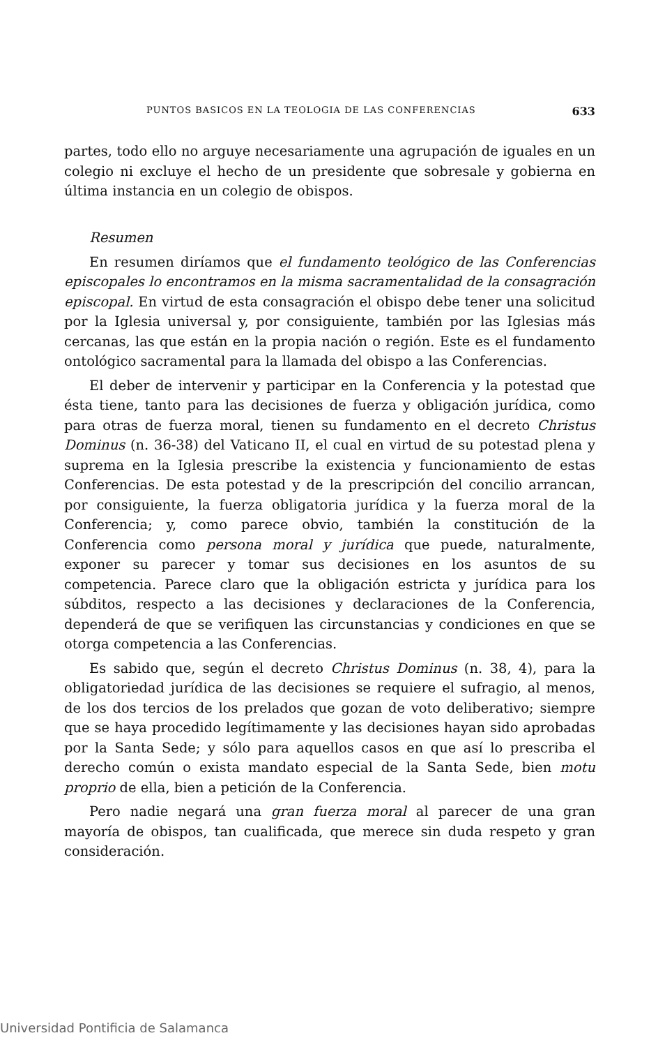PUNTOS BASICOS EN LA TEOLOGIA DE LAS CONFERENCIAS 633
partes, todo ello no arguye necesariamente una agrupación de iguales en un colegio ni excluye el hecho de un presidente que sobresale y gobierna en última instancia en un colegio de obispos.
Resumen
En resumen diríamos que el fundamento teológico de las Conferencias episcopales lo encontramos en la misma sacramentalidad de la consagración episcopal. En virtud de esta consagración el obispo debe tener una solicitud por la Iglesia universal y, por consiguiente, también por las Iglesias más cercanas, las que están en la propia nación o región. Este es el fundamento ontológico sacramental para la llamada del obispo a las Conferencias.
El deber de intervenir y participar en la Conferencia y la potestad que ésta tiene, tanto para las decisiones de fuerza y obligación jurídica, como para otras de fuerza moral, tienen su fundamento en el decreto Christus Dominus (n. 36-38) del Vaticano II, el cual en virtud de su potestad plena y suprema en la Iglesia prescribe la existencia y funcionamiento de estas Conferencias. De esta potestad y de la prescripción del concilio arrancan, por consiguiente, la fuerza obligatoria jurídica y la fuerza moral de la Conferencia; y, como parece obvio, también la constitución de la Conferencia como persona moral y jurídica que puede, naturalmente, exponer su parecer y tomar sus decisiones en los asuntos de su competencia. Parece claro que la obligación estricta y jurídica para los súbditos, respecto a las decisiones y declaraciones de la Conferencia, dependerá de que se verifiquen las circunstancias y condiciones en que se otorga competencia a las Conferencias.
Es sabido que, según el decreto Christus Dominus (n. 38, 4), para la obligatoriedad jurídica de las decisiones se requiere el sufragio, al menos, de los dos tercios de los prelados que gozan de voto deliberativo; siempre que se haya procedido legítimamente y las decisiones hayan sido aprobadas por la Santa Sede; y sólo para aquellos casos en que así lo prescriba el derecho común o exista mandato especial de la Santa Sede, bien motu proprio de ella, bien a petición de la Conferencia.
Pero nadie negará una gran fuerza moral al parecer de una gran mayoría de obispos, tan cualificada, que merece sin duda respeto y gran consideración.
Universidad Pontificia de Salamanca